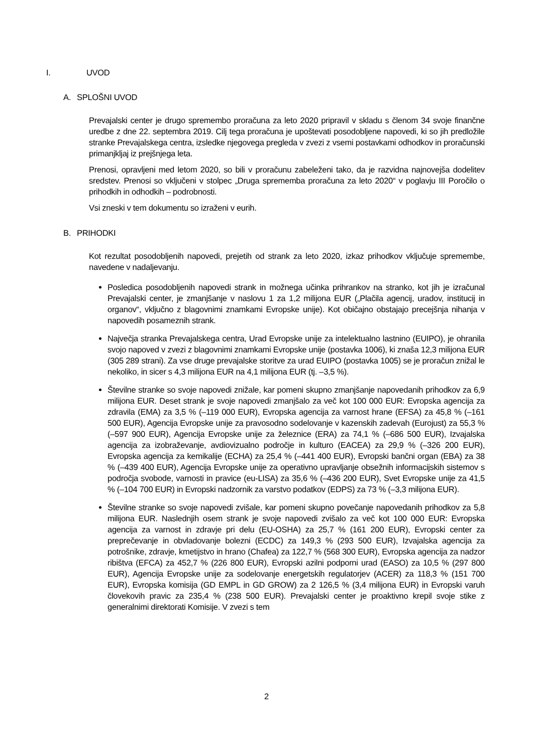I. UVOD
A. SPLOŠNI UVOD
Prevajalski center je drugo spremembo proračuna za leto 2020 pripravil v skladu s členom 34 svoje finančne uredbe z dne 22. septembra 2019. Cilj tega proračuna je upoštevati posodobljene napovedi, ki so jih predložile stranke Prevajalskega centra, izsledke njegovega pregleda v zvezi z vsemi postavkami odhodkov in proračunski primanjkljaj iz prejšnjega leta.
Prenosi, opravljeni med letom 2020, so bili v proračunu zabeleženi tako, da je razvidna najnovejša dodelitev sredstev. Prenosi so vključeni v stolpec „Druga sprememba proračuna za leto 2020“ v poglavju III Poročilo o prihodkih in odhodkih – podrobnosti.
Vsi zneski v tem dokumentu so izraženi v eurih.
B. PRIHODKI
Kot rezultat posodobljenih napovedi, prejetih od strank za leto 2020, izkaz prihodkov vključuje spremembe, navedene v nadaljevanju.
Posledica posodobljenih napovedi strank in možnega učinka prihrankov na stranko, kot jih je izračunal Prevajalski center, je zmanjšanje v naslovu 1 za 1,2 milijona EUR („Plačila agencij, uradov, institucij in organov“, vključno z blagovnimi znamkami Evropske unije). Kot običajno obstajajo precejšnja nihanja v napovedih posameznih strank.
Največja stranka Prevajalskega centra, Urad Evropske unije za intelektualno lastnino (EUIPO), je ohranila svojo napoved v zvezi z blagovnimi znamkami Evropske unije (postavka 1006), ki znaša 12,3 milijona EUR (305 289 strani). Za vse druge prevajalske storitve za urad EUIPO (postavka 1005) se je proračun znižal le nekoliko, in sicer s 4,3 milijona EUR na 4,1 milijona EUR (tj. –3,5 %).
Številne stranke so svoje napovedi znižale, kar pomeni skupno zmanjšanje napovedanih prihodkov za 6,9 milijona EUR. Deset strank je svoje napovedi zmanjšalo za več kot 100 000 EUR: Evropska agencija za zdravila (EMA) za 3,5 % (–119 000 EUR), Evropska agencija za varnost hrane (EFSA) za 45,8 % (–161 500 EUR), Agencija Evropske unije za pravosodno sodelovanje v kazenskih zadevah (Eurojust) za 55,3 % (–597 900 EUR), Agencija Evropske unije za železnice (ERA) za 74,1 % (–686 500 EUR), Izvajalska agencija za izobraževanje, avdiovizualno področje in kulturo (EACEA) za 29,9 % (–326 200 EUR), Evropska agencija za kemikalije (ECHA) za 25,4 % (–441 400 EUR), Evropski bančni organ (EBA) za 38 % (–439 400 EUR), Agencija Evropske unije za operativno upravljanje obsežnih informacijskih sistemov s področja svobode, varnosti in pravice (eu-LISA) za 35,6 % (–436 200 EUR), Svet Evropske unije za 41,5 % (–104 700 EUR) in Evropski nadzornik za varstvo podatkov (EDPS) za 73 % (–3,3 milijona EUR).
Številne stranke so svoje napovedi zvišale, kar pomeni skupno povečanje napovedanih prihodkov za 5,8 milijona EUR. Naslednjih osem strank je svoje napovedi zvišalo za več kot 100 000 EUR: Evropska agencija za varnost in zdravje pri delu (EU-OSHA) za 25,7 % (161 200 EUR), Evropski center za preprečevanje in obvladovanje bolezni (ECDC) za 149,3 % (293 500 EUR), Izvajalska agencija za potrošnike, zdravje, kmetijstvo in hrano (Chafea) za 122,7 % (568 300 EUR), Evropska agencija za nadzor ribištva (EFCA) za 452,7 % (226 800 EUR), Evropski azilni podporni urad (EASO) za 10,5 % (297 800 EUR), Agencija Evropske unije za sodelovanje energetskih regulatorjev (ACER) za 118,3 % (151 700 EUR), Evropska komisija (GD EMPL in GD GROW) za 2 126,5 % (3,4 milijona EUR) in Evropski varuh človekovih pravic za 235,4 % (238 500 EUR). Prevajalski center je proaktivno krepil svoje stike z generalnimi direktorati Komisije. V zvezi s tem
2